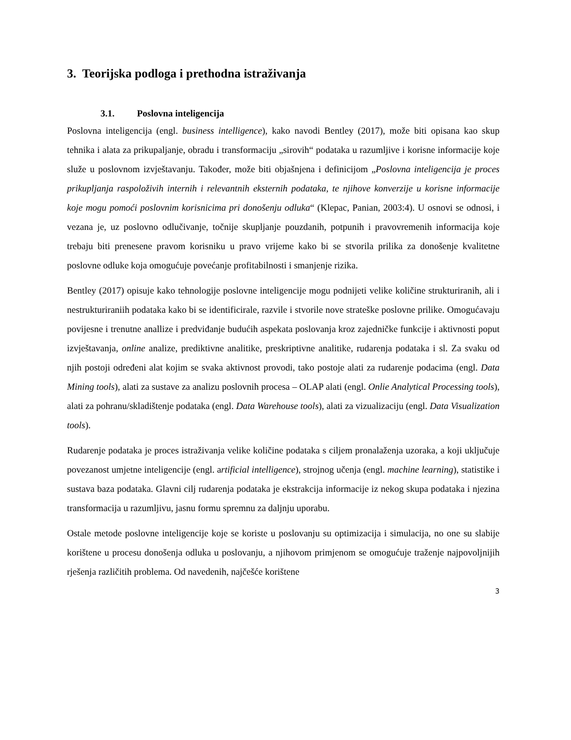3. Teorijska podloga i prethodna istraživanja
3.1. Poslovna inteligencija
Poslovna inteligencija (engl. business intelligence), kako navodi Bentley (2017), može biti opisana kao skup tehnika i alata za prikupaljanje, obradu i transformaciju „sirovih“ podataka u razumljive i korisne informacije koje služe u poslovnom izvještavanju. Također, može biti objašnjena i definicijom „Poslovna inteligencija je proces prikupljanja raspoloživih internih i relevantnih eksternih podataka, te njihove konverzije u korisne informacije koje mogu pomoći poslovnim korisnicima pri donošenju odluka“ (Klepac, Panian, 2003:4). U osnovi se odnosi, i vezana je, uz poslovno odlučivanje, točnije skupljanje pouzdanih, potpunih i pravovremenih informacija koje trebaju biti prenesene pravom korisniku u pravo vrijeme kako bi se stvorila prilika za donošenje kvalitetne poslovne odluke koja omogućuje povećanje profitabilnosti i smanjenje rizika.
Bentley (2017) opisuje kako tehnologije poslovne inteligencije mogu podnijeti velike količine strukturiranih, ali i nestrukturiraniih podataka kako bi se identificirale, razvile i stvorile nove strateške poslovne prilike. Omogućavaju povijesne i trenutne anallize i predviđanje budućih aspekata poslovanja kroz zajedničke funkcije i aktivnosti poput izvještavanja, online analize, prediktivne analitike, preskriptivne analitike, rudarenja podataka i sl. Za svaku od njih postoji određeni alat kojim se svaka aktivnost provodi, tako postoje alati za rudarenje podacima (engl. Data Mining tools), alati za sustave za analizu poslovnih procesa – OLAP alati (engl. Onlie Analytical Processing tools), alati za pohranu/skladištenje podataka (engl. Data Warehouse tools), alati za vizualizaciju (engl. Data Visualization tools).
Rudarenje podataka je proces istraživanja velike količine podataka s ciljem pronalaženja uzoraka, a koji uključuje povezanost umjetne inteligencije (engl. artificial intelligence), strojnog učenja (engl. machine learning), statistike i sustava baza podataka. Glavni cilj rudarenja podataka je ekstrakcija informacije iz nekog skupa podataka i njezina transformacija u razumljivu, jasnu formu spremnu za daljnju uporabu.
Ostale metode poslovne inteligencije koje se koriste u poslovanju su optimizacija i simulacija, no one su slabije korištene u procesu donošenja odluka u poslovanju, a njihovom primjenom se omogućuje traženje najpovoljnijih rješenja različitih problema. Od navedenih, najčešće korištene
3